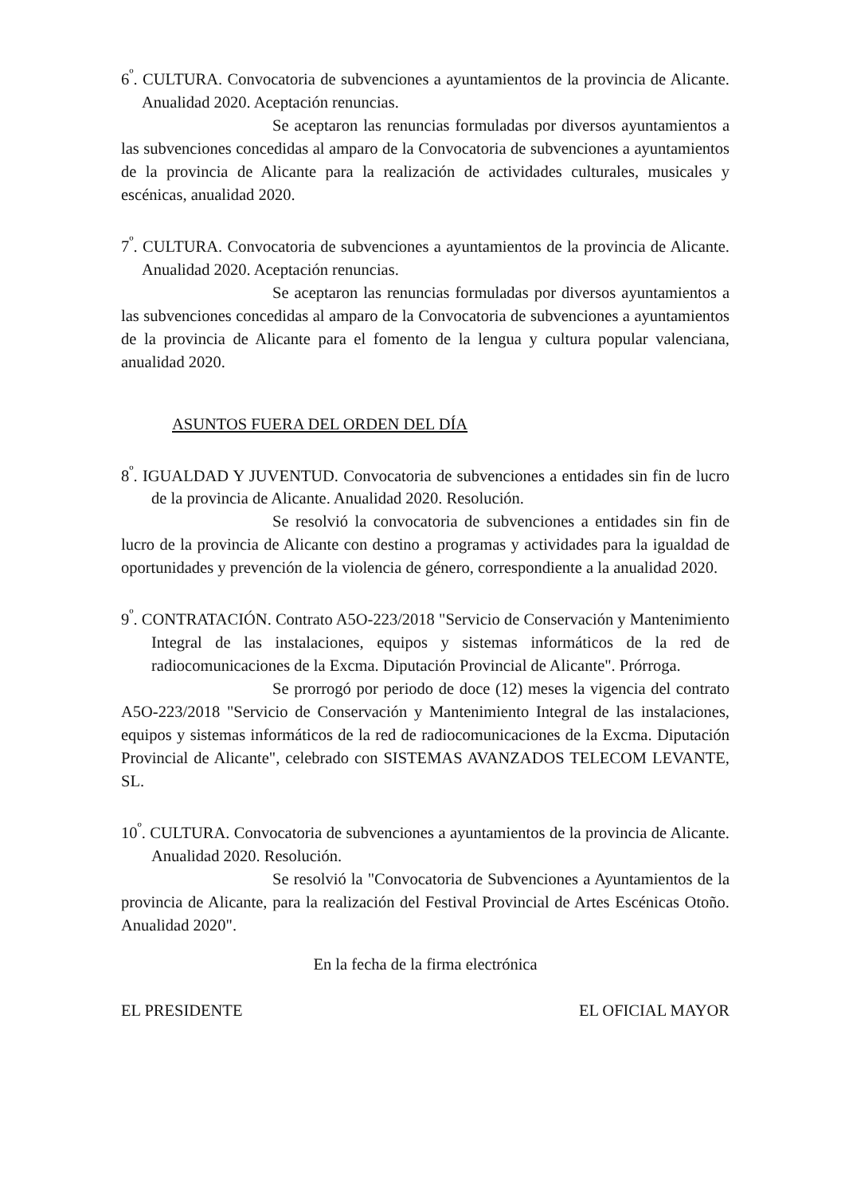6<sup>º</sup>. CULTURA. Convocatoria de subvenciones a ayuntamientos de la provincia de Alicante. Anualidad 2020. Aceptación renuncias.
Se aceptaron las renuncias formuladas por diversos ayuntamientos a las subvenciones concedidas al amparo de la Convocatoria de subvenciones a ayuntamientos de la provincia de Alicante para la realización de actividades culturales, musicales y escénicas, anualidad 2020.
7<sup>º</sup>. CULTURA. Convocatoria de subvenciones a ayuntamientos de la provincia de Alicante. Anualidad 2020. Aceptación renuncias.
Se aceptaron las renuncias formuladas por diversos ayuntamientos a las subvenciones concedidas al amparo de la Convocatoria de subvenciones a ayuntamientos de la provincia de Alicante para el fomento de la lengua y cultura popular valenciana, anualidad 2020.
ASUNTOS FUERA DEL ORDEN DEL DÍA
8<sup>º</sup>. IGUALDAD Y JUVENTUD. Convocatoria de subvenciones a entidades sin fin de lucro de la provincia de Alicante. Anualidad 2020. Resolución.
Se resolvió la convocatoria de subvenciones a entidades sin fin de lucro de la provincia de Alicante con destino a programas y actividades para la igualdad de oportunidades y prevención de la violencia de género, correspondiente a la anualidad 2020.
9<sup>º</sup>. CONTRATACIÓN. Contrato A5O-223/2018 "Servicio de Conservación y Mantenimiento Integral de las instalaciones, equipos y sistemas informáticos de la red de radiocomunicaciones de la Excma. Diputación Provincial de Alicante". Prórroga.
Se prorrogó por periodo de doce (12) meses la vigencia del contrato A5O-223/2018 "Servicio de Conservación y Mantenimiento Integral de las instalaciones, equipos y sistemas informáticos de la red de radiocomunicaciones de la Excma. Diputación Provincial de Alicante", celebrado con SISTEMAS AVANZADOS TELECOM LEVANTE, SL.
10<sup>º</sup>. CULTURA. Convocatoria de subvenciones a ayuntamientos de la provincia de Alicante. Anualidad 2020. Resolución.
Se resolvió la "Convocatoria de Subvenciones a Ayuntamientos de la provincia de Alicante, para la realización del Festival Provincial de Artes Escénicas Otoño. Anualidad 2020".
En la fecha de la firma electrónica
EL PRESIDENTE EL OFICIAL MAYOR